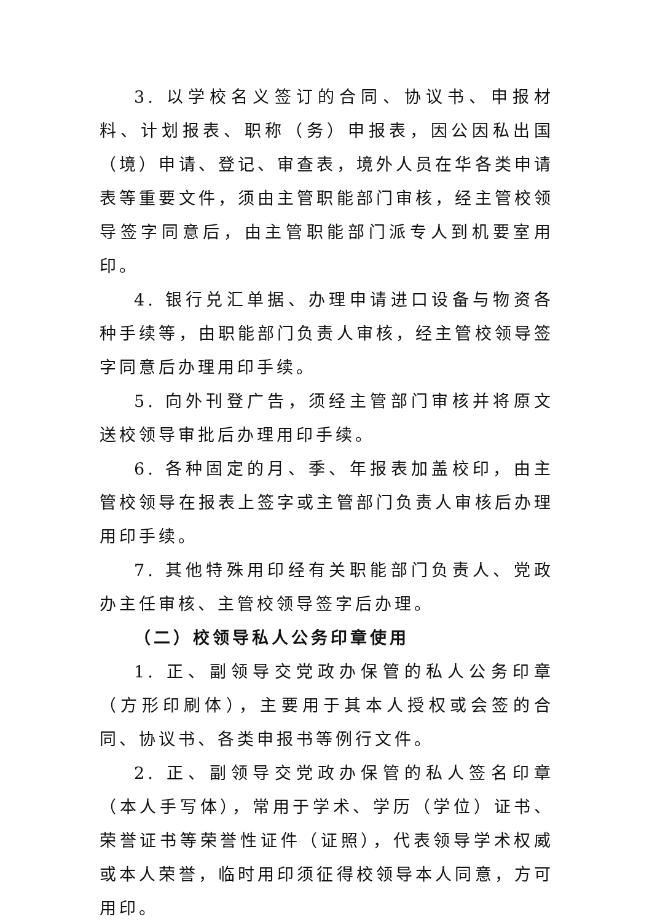3. 以学校名义签订的合同、协议书、申报材料、计划报表、职称（务）申报表，因公因私出国（境）申请、登记、审查表，境外人员在华各类申请表等重要文件，须由主管职能部门审核，经主管校领导签字同意后，由主管职能部门派专人到机要室用印。
4. 银行兑汇单据、办理申请进口设备与物资各种手续等，由职能部门负责人审核，经主管校领导签字同意后办理用印手续。
5. 向外刊登广告，须经主管部门审核并将原文送校领导审批后办理用印手续。
6. 各种固定的月、季、年报表加盖校印，由主管校领导在报表上签字或主管部门负责人审核后办理用印手续。
7. 其他特殊用印经有关职能部门负责人、党政办主任审核、主管校领导签字后办理。
（二）校领导私人公务印章使用
1. 正、副领导交党政办保管的私人公务印章（方形印刷体），主要用于其本人授权或会签的合同、协议书、各类申报书等例行文件。
2. 正、副领导交党政办保管的私人签名印章（本人手写体），常用于学术、学历（学位）证书、荣誉证书等荣誉性证件（证照），代表领导学术权威或本人荣誉，临时用印须征得校领导本人同意，方可用印。